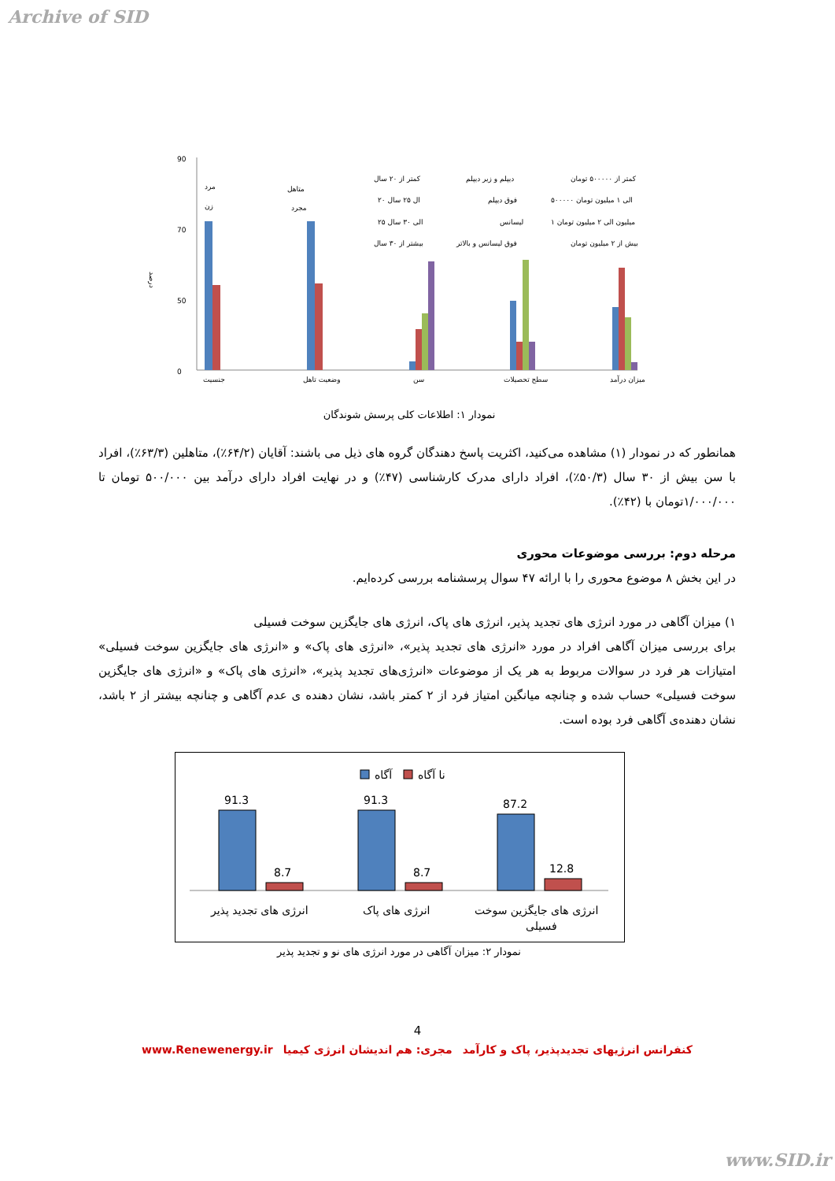Archive of SID
درصد
90
70
50
0
جنسیت
وضعیت تاهل
سن
سطح تحصیلات
میزان درآمد
مرد
زن
متاهل
مجرد
کمتر از ۲۰ سال
۲۰ ال ۲۵ سال
۲۵ الی ۳۰ سال
بیشتر از ۳۰ سال
دیپلم و زیر دیپلم
فوق دیپلم
لیسانس
فوق لیسانس و بالاتر
کمتر از ۵۰۰۰۰۰ تومان
۵۰۰۰۰۰ الی ۱ میلیون تومان
۱ میلیون الی ۲ میلیون تومان
بیش از ۲ میلیون تومان
نمودار ۱: اطلاعات کلی پرسش شوندگان
همانطور که در نمودار (۱) مشاهده می‌کنید، اکثریت پاسخ دهندگان گروه های ذیل می باشند: آقایان (۶۴/۲٪)، متاهلین (۶۳/۳٪)، افراد با سن بیش از ۳۰ سال (۵۰/۳٪)، افراد دارای مدرک کارشناسی (۴۷٪) و در نهایت افراد دارای درآمد بین ۵۰۰/۰۰۰ تومان تا ۱/۰۰۰/۰۰۰تومان با (۴۲٪).
مرحله دوم: بررسی موضوعات محوری
در این بخش ۸ موضوع محوری را با ارائه ۴۷ سوال پرسشنامه بررسی کرده‌ایم.
۱) میزان آگاهی در مورد انرژی های تجدید پذیر، انرژی های پاک، انرژی های جایگزین سوخت فسیلی
برای بررسی میزان آگاهی افراد در مورد «انرژی های تجدید پذیر»، «انرژی های پاک» و «انرژی های جایگزین سوخت فسیلی» امتیازات هر فرد در سوالات مربوط به هر یک از موضوعات «انرژی‌های تجدید پذیر»، «انرژی های پاک» و «انرژی های جایگزین سوخت فسیلی» حساب شده و چنانچه میانگین امتیاز فرد از ۲ کمتر باشد، نشان دهنده ی عدم آگاهی و چنانچه بیشتر از ۲ باشد، نشان دهنده‌ی آگاهی فرد بوده است.
آگاه
نا آگاه
91.3
8.7
91.3
8.7
87.2
12.8
انرژی های تجدید پذیر
انرژی های پاک
انرژی های جایگزین سوخت
فسیلی
نمودار ۲: میزان آگاهی در مورد انرژی های نو و تجدید پذیر
4
www.Renewenergy.ir مجری: هم اندیشان انرژی کیمیا کنفرانس انرژیهای تجدیدپذیر، پاک و کارآمد
www.SID.ir